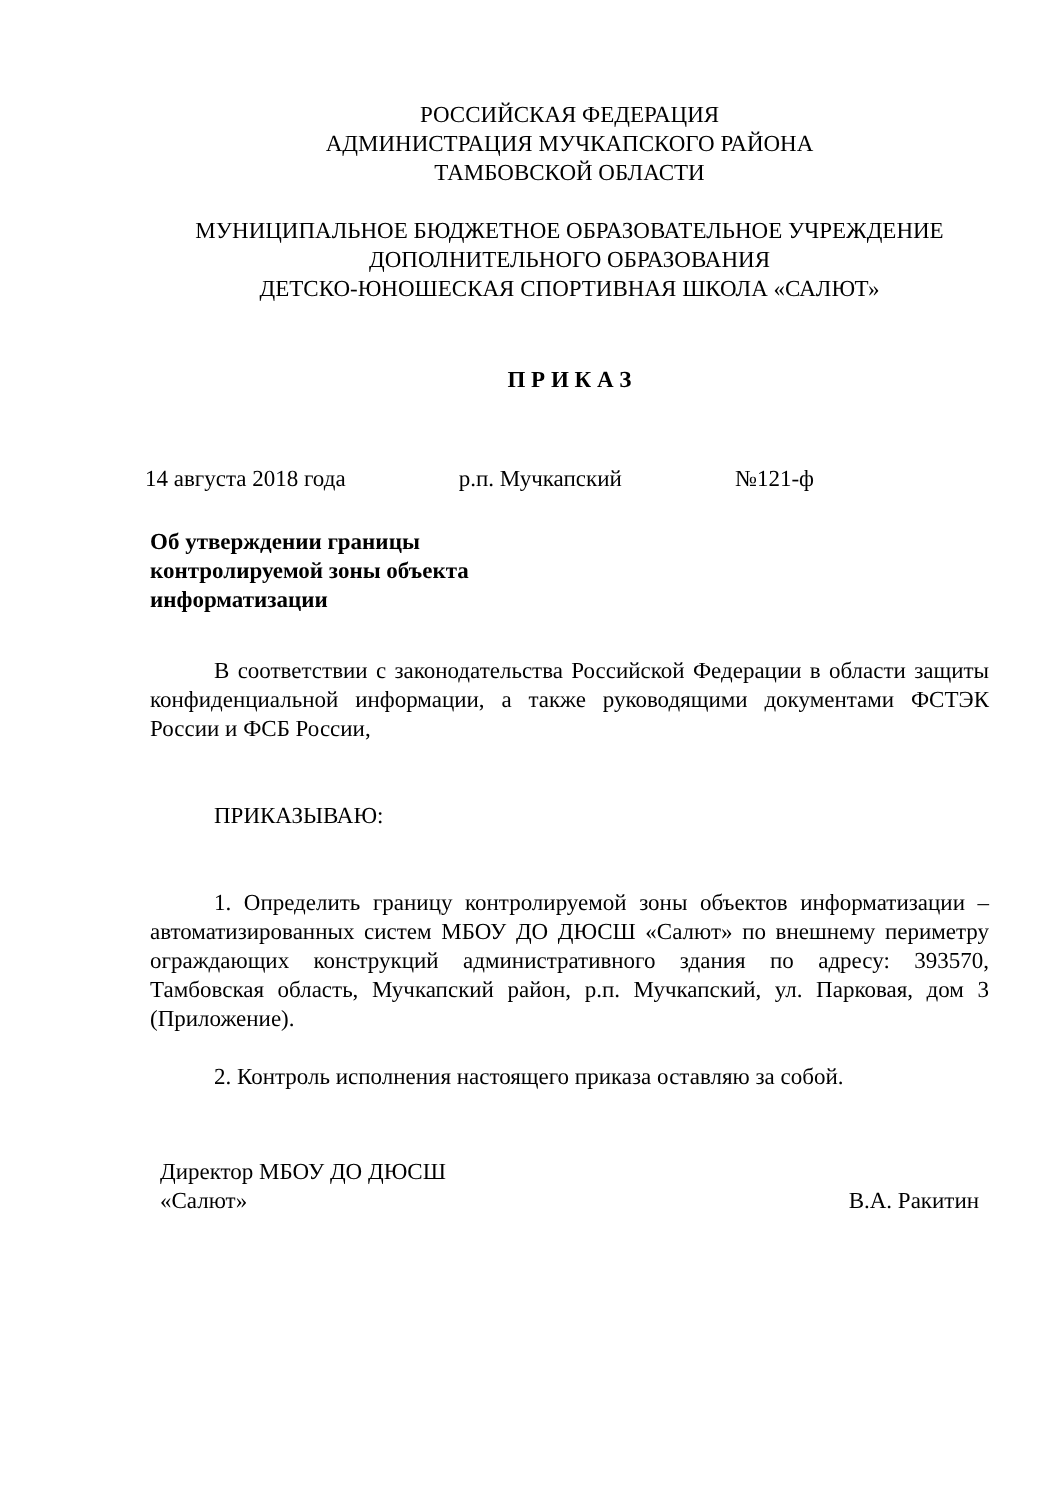РОССИЙСКАЯ ФЕДЕРАЦИЯ
АДМИНИСТРАЦИЯ МУЧКАПСКОГО РАЙОНА
ТАМБОВСКОЙ ОБЛАСТИ
МУНИЦИПАЛЬНОЕ БЮДЖЕТНОЕ ОБРАЗОВАТЕЛЬНОЕ УЧРЕЖДЕНИЕ
ДОПОЛНИТЕЛЬНОГО ОБРАЗОВАНИЯ
ДЕТСКО-ЮНОШЕСКАЯ СПОРТИВНАЯ ШКОЛА «САЛЮТ»
П Р И К А З
14 августа 2018 года р.п. Мучкапский №121-ф
Об утверждении границы
контролируемой зоны объекта
информатизации
В соответствии с законодательства Российской Федерации в области защиты конфиденциальной информации, а также руководящими документами ФСТЭК России и ФСБ России,
ПРИКАЗЫВАЮ:
1. Определить границу контролируемой зоны объектов информатизации – автоматизированных систем МБОУ ДО ДЮСШ «Салют» по внешнему периметру ограждающих конструкций административного здания по адресу: 393570, Тамбовская область, Мучкапский район, р.п. Мучкапский, ул. Парковая, дом 3 (Приложение).
2. Контроль исполнения настоящего приказа оставляю за собой.
Директор МБОУ ДО ДЮСШ
«Салют» В.А. Ракитин